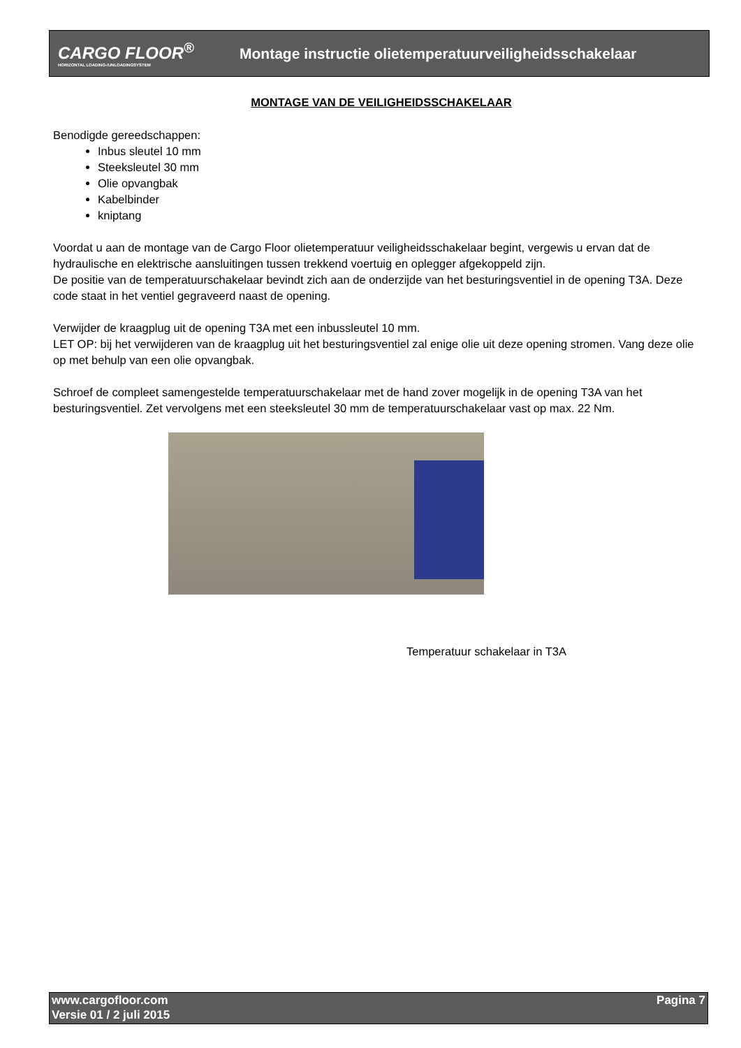CARGO FLOOR<sup>®</sup>
HORIZONTAL LOADING-/UNLOADINGSYSTEM
Montage instructie olietemperatuurveiligheidsschakelaar
MONTAGE VAN DE VEILIGHEIDSSCHAKELAAR
Benodigde gereedschappen:
Inbus sleutel 10 mm
Steeksleutel 30 mm
Olie opvangbak
Kabelbinder
kniptang
Voordat u aan de montage van de Cargo Floor olietemperatuur veiligheidsschakelaar begint, vergewis u ervan dat de hydraulische en elektrische aansluitingen tussen trekkend voertuig en oplegger afgekoppeld zijn.
De positie van de temperatuurschakelaar bevindt zich aan de onderzijde van het besturingsventiel in de opening T3A. Deze code staat in het ventiel gegraveerd naast de opening.
Verwijder de kraagplug uit de opening T3A met een inbussleutel 10 mm.
LET OP: bij het verwijderen van de kraagplug uit het besturingsventiel zal enige olie uit deze opening stromen. Vang deze olie op met behulp van een olie opvangbak.
Schroef de compleet samengestelde temperatuurschakelaar met de hand zover mogelijk in de opening T3A van het besturingsventiel. Zet vervolgens met een steeksleutel 30 mm de temperatuurschakelaar vast op max. 22 Nm.
Temperatuur schakelaar in T3A
www.cargofloor.com
Versie 01 / 2 juli 2015
Pagina 7